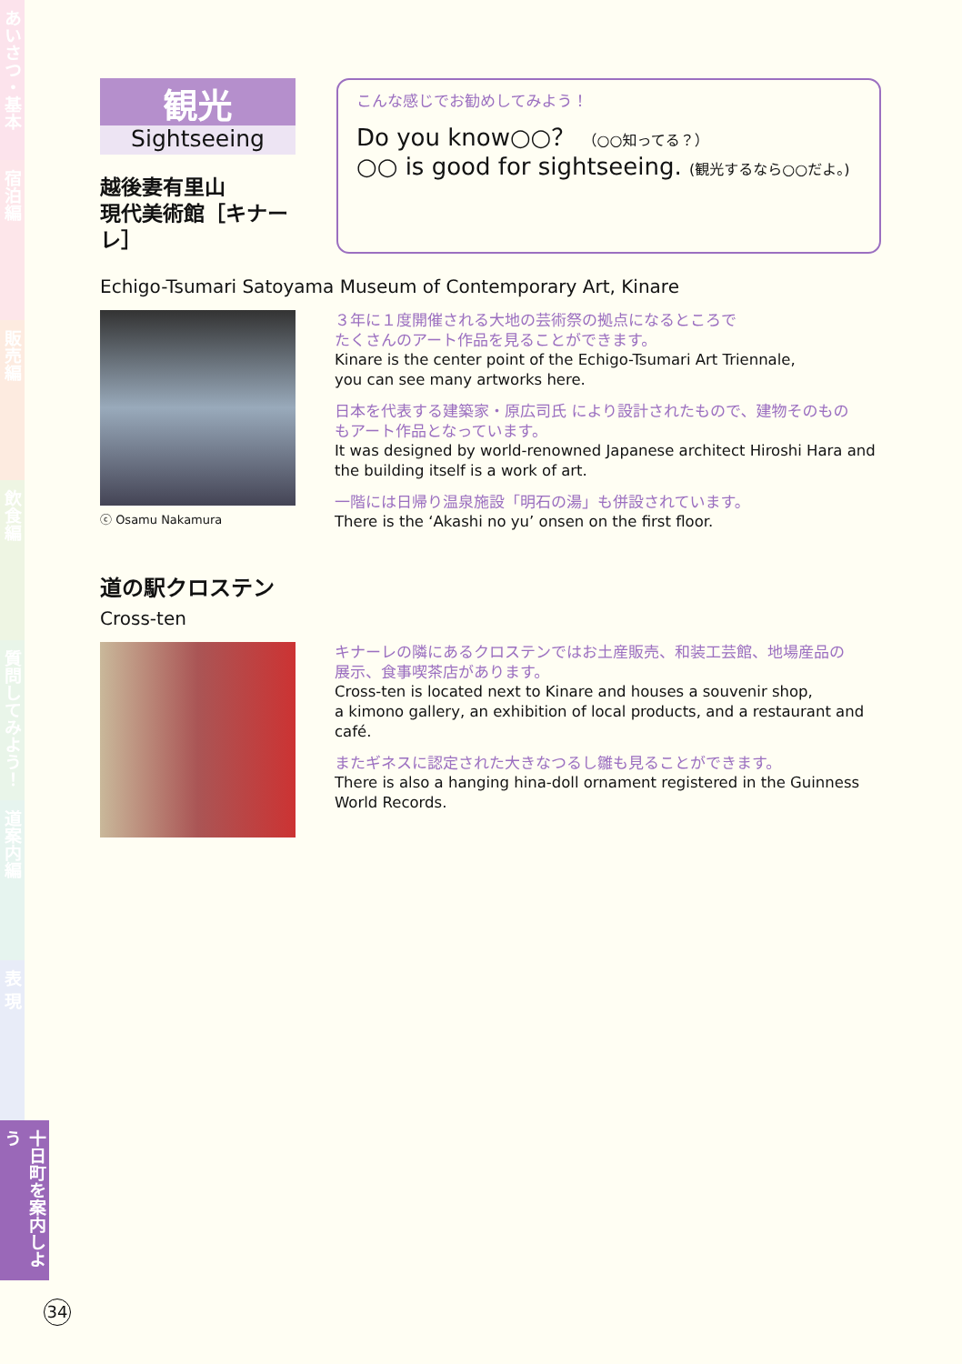あいさつ・基本
宿泊編
販売編
飲食編
質問してみよう！
道案内編
表 現
十日町を案内しよう
34
観光
Sightseeing
越後妻有里山
現代美術館［キナーレ］
こんな感じでお勧めしてみよう！
Do you know○○？ （○○知ってる？）
○○ is good for sightseeing. (観光するなら○○だよ。)
Echigo-Tsumari Satoyama Museum of Contemporary Art, Kinare
ⓒ Osamu Nakamura
３年に１度開催される大地の芸術祭の拠点になるところで
たくさんのアート作品を見ることができます。
Kinare is the center point of the Echigo-Tsumari Art Triennale,
you can see many artworks here.
日本を代表する建築家・原広司氏 により設計されたもので、建物そのもの
もアート作品となっています。
It was designed by world-renowned Japanese architect Hiroshi Hara and
the building itself is a work of art.
一階には日帰り温泉施設「明石の湯」も併設されています。
There is the ‘Akashi no yu’ onsen on the first floor.
道の駅クロステン
Cross-ten
キナーレの隣にあるクロステンではお土産販売、和装工芸館、地場産品の
展示、食事喫茶店があります。
Cross-ten is located next to Kinare and houses a souvenir shop,
a kimono gallery, an exhibition of local products, and a restaurant and café.
またギネスに認定された大きなつるし雛も見ることができます。
There is also a hanging hina-doll ornament registered in the Guinness
World Records.